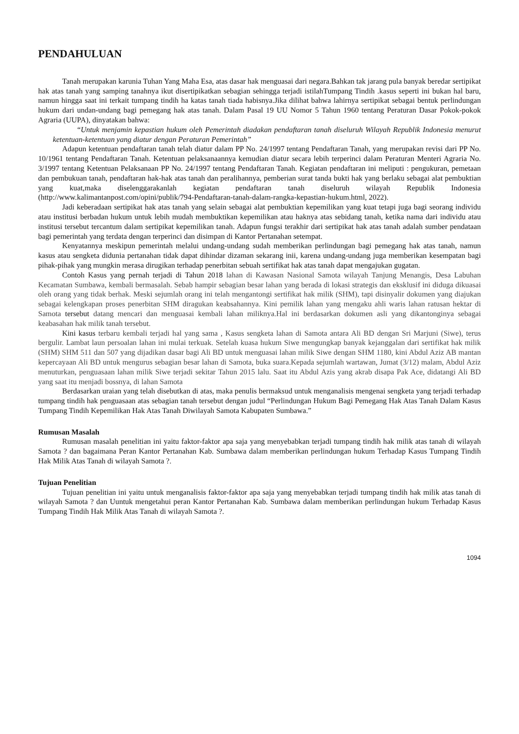PENDAHULUAN
Tanah merupakan karunia Tuhan Yang Maha Esa, atas dasar hak menguasai dari negara.Bahkan tak jarang pula banyak beredar sertipikat hak atas tanah yang samping tanahnya ikut disertipikatkan sebagian sehingga terjadi istilahTumpang Tindih .kasus seperti ini bukan hal baru, namun hingga saat ini terkait tumpang tindih ha katas tanah tiada habisnya.Jika dilihat bahwa lahirnya sertipikat sebagai bentuk perlindungan hukum dari undan-undang bagi pemegang hak atas tanah. Dalam Pasal 19 UU Nomor 5 Tahun 1960 tentang Peraturan Dasar Pokok-pokok Agraria (UUPA), dinyatakan bahwa:
“Untuk menjamin kepastian hukum oleh Pemerintah diadakan pendaftaran tanah diseluruh Wilayah Republik Indonesia menurut ketentuan-ketentuan yang diatur dengan Peraturan Pemerintah”
Adapun ketentuan pendaftaran tanah telah diatur dalam PP No. 24/1997 tentang Pendaftaran Tanah, yang merupakan revisi dari PP No. 10/1961 tentang Pendaftaran Tanah. Ketentuan pelaksanaannya kemudian diatur secara lebih terperinci dalam Peraturan Menteri Agraria No. 3/1997 tentang Ketentuan Pelaksanaan PP No. 24/1997 tentang Pendaftaran Tanah. Kegiatan pendaftaran ini meliputi : pengukuran, pemetaan dan pembukuan tanah, pendaftaran hak-hak atas tanah dan peralihannya, pemberian surat tanda bukti hak yang berlaku sebagai alat pembuktian yang kuat,maka diselenggarakanlah kegiatan pendaftaran tanah diseluruh wilayah Republik Indonesia (http://www.kalimantanpost.com/opini/publik/794-Pendaftaran-tanah-dalam-rangka-kepastian-hukum.html, 2022).
Jadi keberadaan sertipikat hak atas tanah yang selain sebagai alat pembuktian kepemilikan yang kuat tetapi juga bagi seorang individu atau institusi berbadan hukum untuk lebih mudah membuktikan kepemilikan atau haknya atas sebidang tanah, ketika nama dari individu atau institusi tersebut tercantum dalam sertipikat kepemilikan tanah. Adapun fungsi terakhir dari sertipikat hak atas tanah adalah sumber pendataan bagi pemerintah yang terdata dengan terperinci dan disimpan di Kantor Pertanahan setempat.
Kenyatannya meskipun pemerintah melalui undang-undang sudah memberikan perlindungan bagi pemegang hak atas tanah, namun kasus atau sengketa didunia pertanahan tidak dapat dihindar dizaman sekarang inii, karena undang-undang juga memberikan kesempatan bagi pihak-pihak yang mungkin merasa dirugikan terhadap penerbitan sebuah sertifikat hak atas tanah dapat mengajukan gugatan.
Contoh Kasus yang pernah terjadi di Tahun 2018 lahan di Kawasan Nasional Samota wilayah Tanjung Menangis, Desa Labuhan Kecamatan Sumbawa, kembali bermasalah. Sebab hampir sebagian besar lahan yang berada di lokasi strategis dan eksklusif ini diduga dikuasai oleh orang yang tidak berhak. Meski sejumlah orang ini telah mengantongi sertifikat hak milik (SHM), tapi disinyalir dokumen yang diajukan sebagai kelengkapan proses penerbitan SHM diragukan keabsahannya. Kini pemilik lahan yang mengaku ahli waris lahan ratusan hektar di Samota tersebut datang mencari dan menguasai kembali lahan miliknya.Hal ini berdasarkan dokumen asli yang dikantonginya sebagai keabasahan hak milik tanah tersebut.
Kini kasus terbaru kembali terjadi hal yang sama , Kasus sengketa lahan di Samota antara Ali BD dengan Sri Marjuni (Siwe), terus bergulir. Lambat laun persoalan lahan ini mulai terkuak. Setelah kuasa hukum Siwe mengungkap banyak kejanggalan dari sertifikat hak milik (SHM) SHM 511 dan 507 yang dijadikan dasar bagi Ali BD untuk menguasai lahan milik Siwe dengan SHM 1180, kini Abdul Aziz AB mantan kepercayaan Ali BD untuk mengurus sebagian besar lahan di Samota, buka suara.Kepada sejumlah wartawan, Jumat (3/12) malam, Abdul Aziz menuturkan, penguasaan lahan milik Siwe terjadi sekitar Tahun 2015 lalu. Saat itu Abdul Azis yang akrab disapa Pak Ace, didatangi Ali BD yang saat itu menjadi bossnya, di lahan Samota
Berdasarkan uraian yang telah disebutkan di atas, maka penulis bermaksud untuk menganalisis mengenai sengketa yang terjadi terhadap tumpang tindih hak penguasaan atas sebagian tanah tersebut dengan judul “Perlindungan Hukum Bagi Pemegang Hak Atas Tanah Dalam Kasus Tumpang Tindih Kepemilikan Hak Atas Tanah Diwilayah Samota Kabupaten Sumbawa.”
Rumusan Masalah
Rumusan masalah penelitian ini yaitu faktor-faktor apa saja yang menyebabkan terjadi tumpang tindih hak milik atas tanah di wilayah Samota ? dan bagaimana Peran Kantor Pertanahan Kab. Sumbawa dalam memberikan perlindungan hukum Terhadap Kasus Tumpang Tindih Hak Milik Atas Tanah di wilayah Samota ?.
Tujuan Penelitian
Tujuan penelitian ini yaitu untuk menganalisis faktor-faktor apa saja yang menyebabkan terjadi tumpang tindih hak milik atas tanah di wilayah Samota ? dan Uuntuk mengetahui peran Kantor Pertanahan Kab. Sumbawa dalam memberikan perlindungan hukum Terhadap Kasus Tumpang Tindih Hak Milik Atas Tanah di wilayah Samota ?.
1094